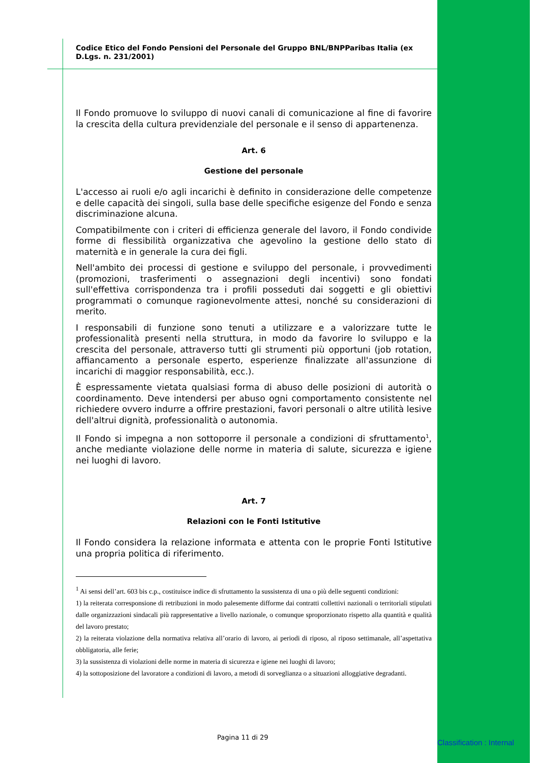Codice Etico del Fondo Pensioni del Personale del Gruppo BNL/BNPParibas Italia (ex D.Lgs. n. 231/2001)
Il Fondo promuove lo sviluppo di nuovi canali di comunicazione al fine di favorire la crescita della cultura previdenziale del personale e il senso di appartenenza.
Art. 6
Gestione del personale
L'accesso ai ruoli e/o agli incarichi è definito in considerazione delle competenze e delle capacità dei singoli, sulla base delle specifiche esigenze del Fondo e senza discriminazione alcuna.
Compatibilmente con i criteri di efficienza generale del lavoro, il Fondo condivide forme di flessibilità organizzativa che agevolino la gestione dello stato di maternità e in generale la cura dei figli.
Nell'ambito dei processi di gestione e sviluppo del personale, i provvedimenti (promozioni, trasferimenti o assegnazioni degli incentivi) sono fondati sull'effettiva corrispondenza tra i profili posseduti dai soggetti e gli obiettivi programmati o comunque ragionevolmente attesi, nonché su considerazioni di merito.
I responsabili di funzione sono tenuti a utilizzare e a valorizzare tutte le professionalità presenti nella struttura, in modo da favorire lo sviluppo e la crescita del personale, attraverso tutti gli strumenti più opportuni (job rotation, affiancamento a personale esperto, esperienze finalizzate all'assunzione di incarichi di maggior responsabilità, ecc.).
È espressamente vietata qualsiasi forma di abuso delle posizioni di autorità o coordinamento. Deve intendersi per abuso ogni comportamento consistente nel richiedere ovvero indurre a offrire prestazioni, favori personali o altre utilità lesive dell'altrui dignità, professionalità o autonomia.
Il Fondo si impegna a non sottoporre il personale a condizioni di sfruttamento<sup>1</sup>, anche mediante violazione delle norme in materia di salute, sicurezza e igiene nei luoghi di lavoro.
Art. 7
Relazioni con le Fonti Istitutive
Il Fondo considera la relazione informata e attenta con le proprie Fonti Istitutive una propria politica di riferimento.
<sup>1</sup> Ai sensi dell’art. 603 bis c.p., costituisce indice di sfruttamento la sussistenza di una o più delle seguenti condizioni:
1) la reiterata corresponsione di retribuzioni in modo palesemente difforme dai contratti collettivi nazionali o territoriali stipulati dalle organizzazioni sindacali più rappresentative a livello nazionale, o comunque sproporzionato rispetto alla quantità e qualità del lavoro prestato;
2) la reiterata violazione della normativa relativa all’orario di lavoro, ai periodi di riposo, al riposo settimanale, all’aspettativa obbligatoria, alle ferie;
3) la sussistenza di violazioni delle norme in materia di sicurezza e igiene nei luoghi di lavoro;
4) la sottoposizione del lavoratore a condizioni di lavoro, a metodi di sorveglianza o a situazioni alloggiative degradanti.
Pagina 11 di 29
Classification : Internal